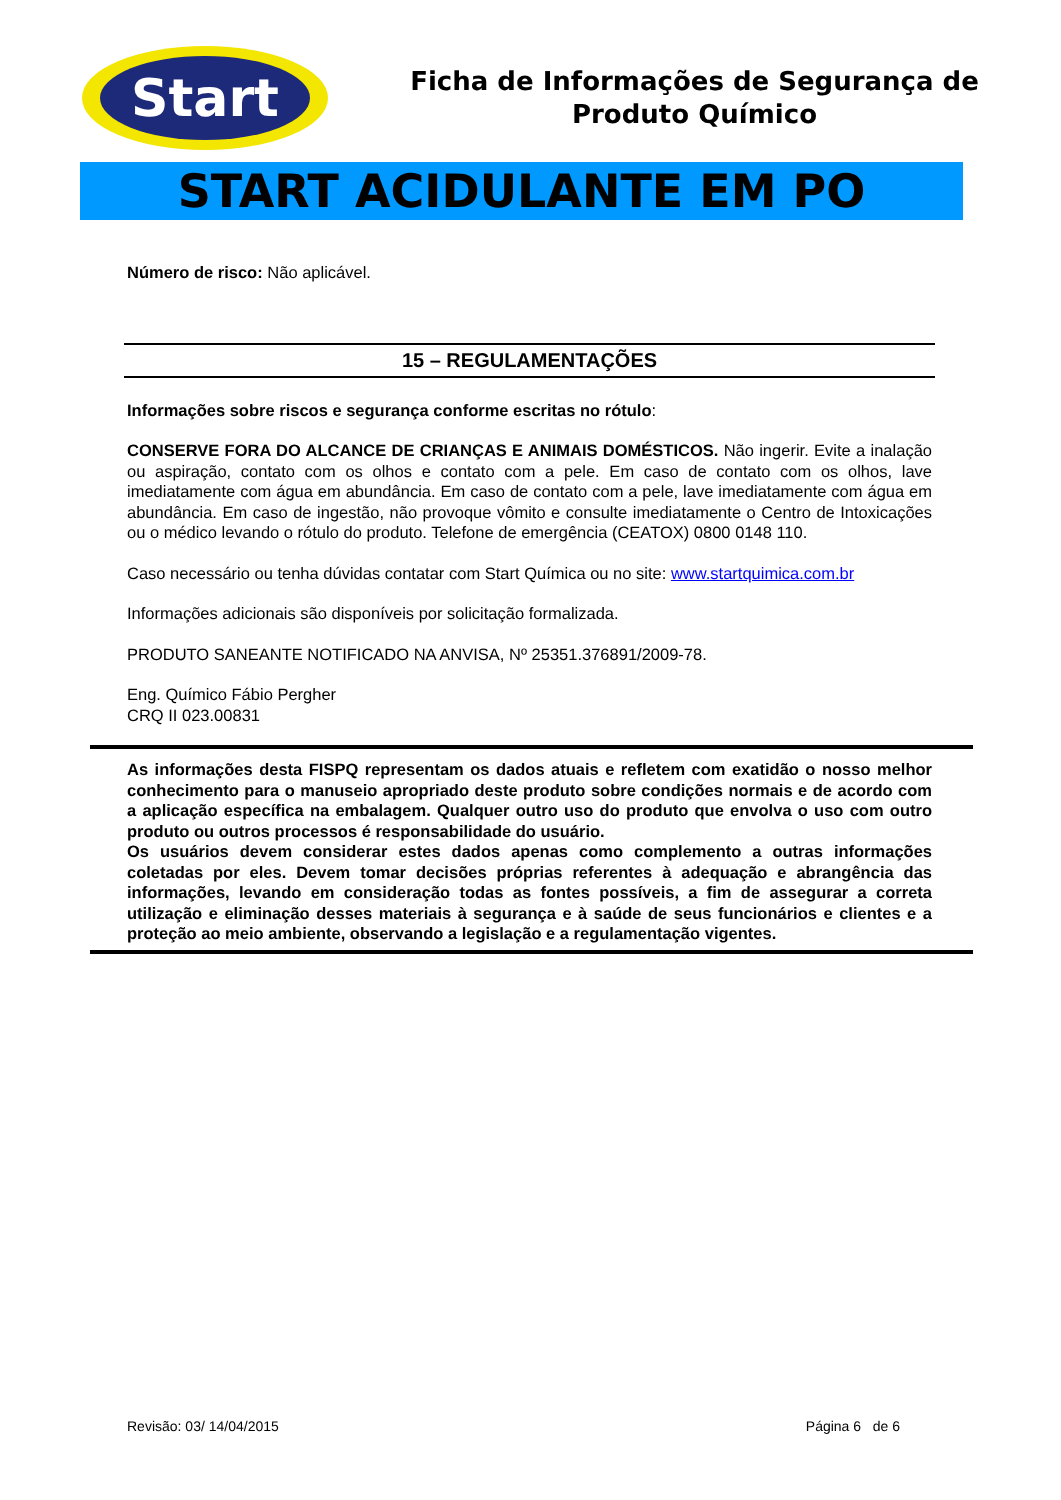Start
Ficha de Informações de Segurança de
Produto Químico
START ACIDULANTE EM PO
Número de risco: Não aplicável.
15 – REGULAMENTAÇÕES
Informações sobre riscos e segurança conforme escritas no rótulo:
CONSERVE FORA DO ALCANCE DE CRIANÇAS E ANIMAIS DOMÉSTICOS. Não ingerir. Evite a inalação ou aspiração, contato com os olhos e contato com a pele. Em caso de contato com os olhos, lave imediatamente com água em abundância. Em caso de contato com a pele, lave imediatamente com água em abundância. Em caso de ingestão, não provoque vômito e consulte imediatamente o Centro de Intoxicações ou o médico levando o rótulo do produto. Telefone de emergência (CEATOX) 0800 0148 110.
Caso necessário ou tenha dúvidas contatar com Start Química ou no site: www.startquimica.com.br
Informações adicionais são disponíveis por solicitação formalizada.
PRODUTO SANEANTE NOTIFICADO NA ANVISA, Nº 25351.376891/2009-78.
Eng. Químico Fábio Pergher
CRQ II 023.00831
As informações desta FISPQ representam os dados atuais e refletem com exatidão o nosso melhor conhecimento para o manuseio apropriado deste produto sobre condições normais e de acordo com a aplicação específica na embalagem. Qualquer outro uso do produto que envolva o uso com outro produto ou outros processos é responsabilidade do usuário.
Os usuários devem considerar estes dados apenas como complemento a outras informações coletadas por eles. Devem tomar decisões próprias referentes à adequação e abrangência das informações, levando em consideração todas as fontes possíveis, a fim de assegurar a correta utilização e eliminação desses materiais à segurança e à saúde de seus funcionários e clientes e a proteção ao meio ambiente, observando a legislação e a regulamentação vigentes.
Revisão: 03/ 14/04/2015 Página 6 de 6